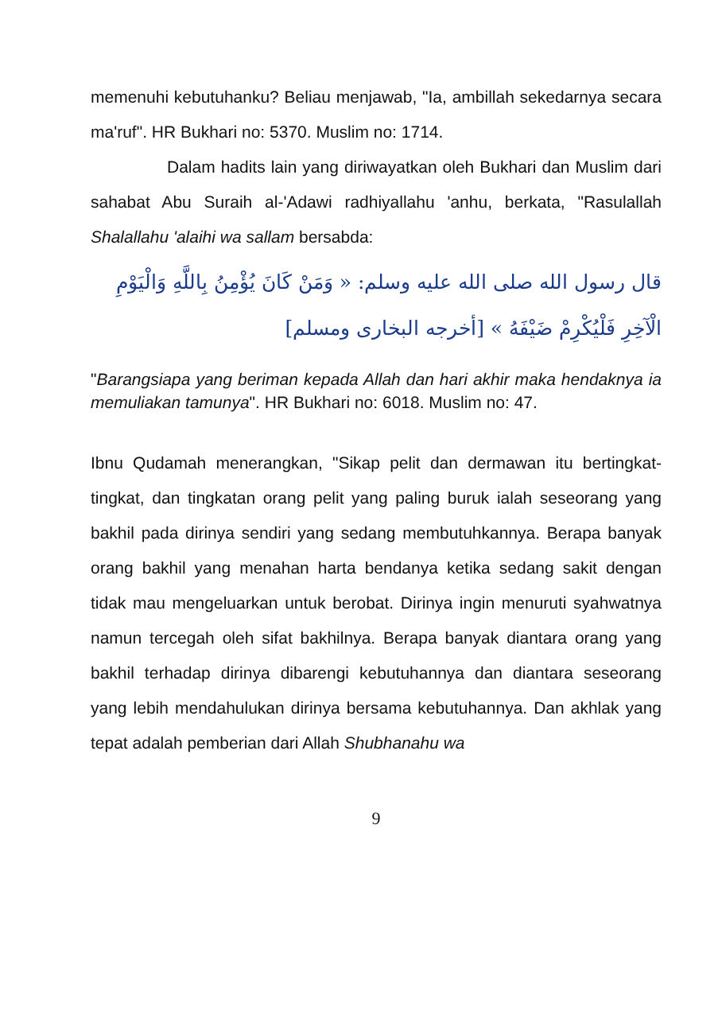memenuhi kebutuhanku? Beliau menjawab, "Ia, ambillah sekedarnya secara ma'ruf". HR Bukhari no: 5370. Muslim no: 1714.
Dalam hadits lain yang diriwayatkan oleh Bukhari dan Muslim dari sahabat Abu Suraih al-'Adawi radhiyallahu 'anhu, berkata, "Rasulallah Shalallahu 'alaihi wa sallam bersabda:
قال رسول الله صلى الله عليه وسلم: « وَمَنْ كَانَ يُؤْمِنُ بِاللَّهِ وَالْيَوْمِ الْآخِرِ فَلْيُكْرِمْ ضَيْفَهُ » [أخرجه البخارى ومسلم]
"Barangsiapa yang beriman kepada Allah dan hari akhir maka hendaknya ia memuliakan tamunya". HR Bukhari no: 6018. Muslim no: 47.
Ibnu Qudamah menerangkan, "Sikap pelit dan dermawan itu bertingkat-tingkat, dan tingkatan orang pelit yang paling buruk ialah seseorang yang bakhil pada dirinya sendiri yang sedang membutuhkannya. Berapa banyak orang bakhil yang menahan harta bendanya ketika sedang sakit dengan tidak mau mengeluarkan untuk berobat. Dirinya ingin menuruti syahwatnya namun tercegah oleh sifat bakhilnya. Berapa banyak diantara orang yang bakhil terhadap dirinya dibarengi kebutuhannya dan diantara seseorang yang lebih mendahulukan dirinya bersama kebutuhannya. Dan akhlak yang tepat adalah pemberian dari Allah Shubhanahu wa
9